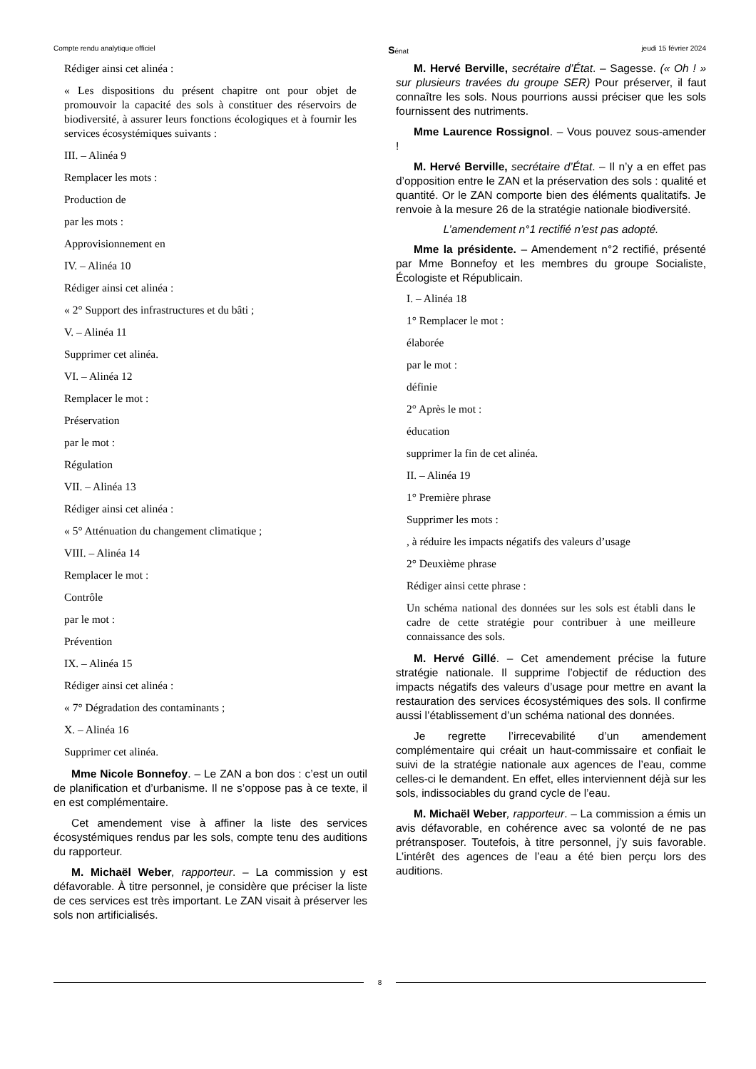Compte rendu analytique officiel Sénat jeudi 15 février 2024
Rédiger ainsi cet alinéa :
« Les dispositions du présent chapitre ont pour objet de promouvoir la capacité des sols à constituer des réservoirs de biodiversité, à assurer leurs fonctions écologiques et à fournir les services écosystémiques suivants :
III. – Alinéa 9
Remplacer les mots :
Production de
par les mots :
Approvisionnement en
IV. – Alinéa 10
Rédiger ainsi cet alinéa :
« 2° Support des infrastructures et du bâti ;
V. – Alinéa 11
Supprimer cet alinéa.
VI. – Alinéa 12
Remplacer le mot :
Préservation
par le mot :
Régulation
VII. – Alinéa 13
Rédiger ainsi cet alinéa :
« 5° Atténuation du changement climatique ;
VIII. – Alinéa 14
Remplacer le mot :
Contrôle
par le mot :
Prévention
IX. – Alinéa 15
Rédiger ainsi cet alinéa :
« 7° Dégradation des contaminants ;
X. – Alinéa 16
Supprimer cet alinéa.
Mme Nicole Bonnefoy. – Le ZAN a bon dos : c’est un outil de planification et d’urbanisme. Il ne s’oppose pas à ce texte, il en est complémentaire.
Cet amendement vise à affiner la liste des services écosystémiques rendus par les sols, compte tenu des auditions du rapporteur.
M. Michaël Weber, rapporteur. – La commission y est défavorable. À titre personnel, je considère que préciser la liste de ces services est très important. Le ZAN visait à préserver les sols non artificialisés.
M. Hervé Berville, secrétaire d’État. – Sagesse. (« Oh ! » sur plusieurs travées du groupe SER) Pour préserver, il faut connaître les sols. Nous pourrions aussi préciser que les sols fournissent des nutriments.
Mme Laurence Rossignol. – Vous pouvez sous-amender !
M. Hervé Berville, secrétaire d’État. – Il n’y a en effet pas d’opposition entre le ZAN et la préservation des sols : qualité et quantité. Or le ZAN comporte bien des éléments qualitatifs. Je renvoie à la mesure 26 de la stratégie nationale biodiversité.
L’amendement n°1 rectifié n’est pas adopté.
Mme la présidente. – Amendement n°2 rectifié, présenté par Mme Bonnefoy et les membres du groupe Socialiste, Écologiste et Républicain.
I. – Alinéa 18
1° Remplacer le mot :
élaborée
par le mot :
définie
2° Après le mot :
éducation
supprimer la fin de cet alinéa.
II. – Alinéa 19
1° Première phrase
Supprimer les mots :
, à réduire les impacts négatifs des valeurs d’usage
2° Deuxième phrase
Rédiger ainsi cette phrase :
Un schéma national des données sur les sols est établi dans le cadre de cette stratégie pour contribuer à une meilleure connaissance des sols.
M. Hervé Gillé. – Cet amendement précise la future stratégie nationale. Il supprime l’objectif de réduction des impacts négatifs des valeurs d’usage pour mettre en avant la restauration des services écosystémiques des sols. Il confirme aussi l’établissement d’un schéma national des données.
Je regrette l’irrecevabilité d’un amendement complémentaire qui créait un haut-commissaire et confiait le suivi de la stratégie nationale aux agences de l’eau, comme celles-ci le demandent. En effet, elles interviennent déjà sur les sols, indissociables du grand cycle de l’eau.
M. Michaël Weber, rapporteur. – La commission a émis un avis défavorable, en cohérence avec sa volonté de ne pas prétransposer. Toutefois, à titre personnel, j’y suis favorable. L’intérêt des agences de l’eau a été bien perçu lors des auditions.
8